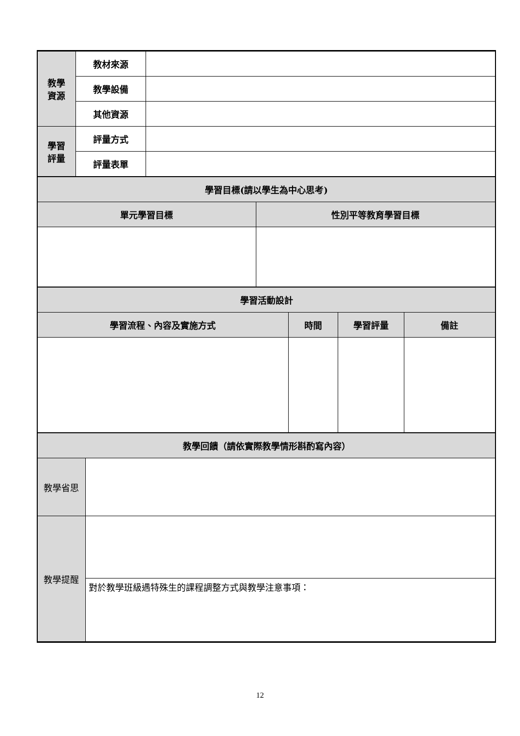| 教學 資源 | 教材來源 | |
| | 教學設備 | |
| | 其他資源 | |
| 學習 評量 | 評量方式 | |
| | 評量表單 | |
| 學習目標(請以學生為中心思考) | |
| --- | --- |
| 單元學習目標 | 性別平等教育學習目標 |
| 學習活動設計 | | | |
| --- | --- | --- | --- |
| 學習流程、內容及實施方式 | 時間 | 學習評量 | 備註 |
| 教學回饋（請依實際教學情形斟酌寫內容） | |
| --- | --- |
| 教學省思 | |
| 教學提醒 | |
| | 對於教學班級遇特殊生的課程調整方式與教學注意事項： |
12